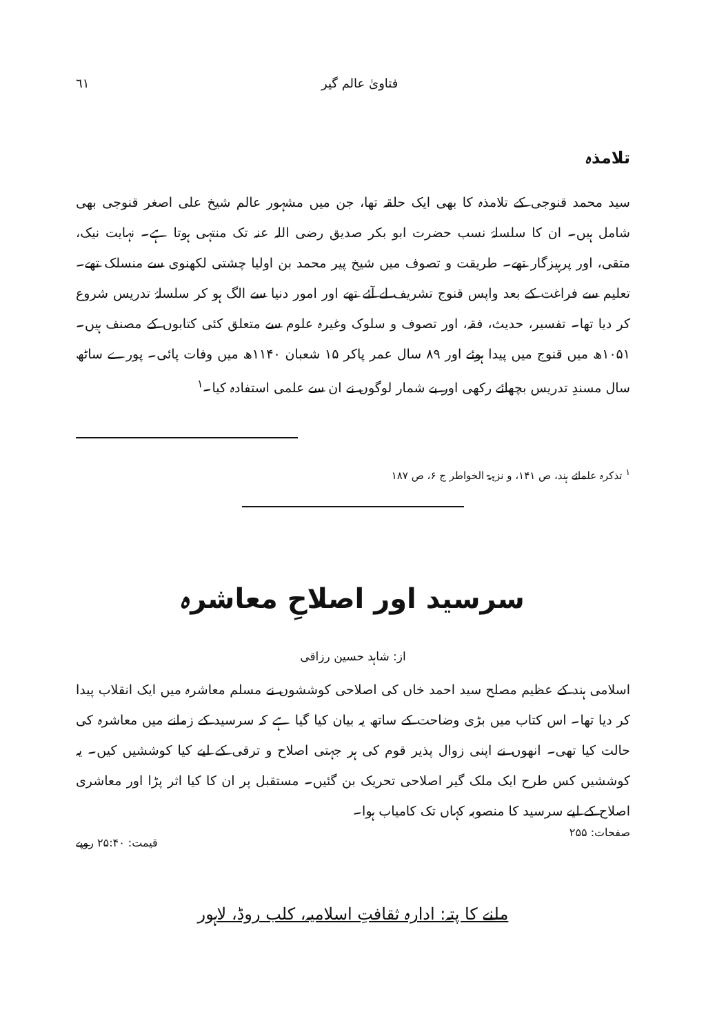٦١ فتاویٰ عالم گیر
تلامذہ
سید محمد قنوجی کے تلامذہ کا بھی ایک حلقہ تھا، جن میں مشہور عالم شیخ علی اصغر قنوجی بھی شامل ہیں۔ ان کا سلسلۂ نسب حضرت ابو بکر صدیق رضی اللہ عنہ تک منتہی ہوتا ہے۔ نہایت نیک، متقی، اور پرہیزگار تھے۔ طریقت و تصوف میں شیخ پیر محمد بن اولیا چشتی لکھنوی سے منسلک تھے۔ تعلیم سے فراغت کے بعد واپس قنوج تشریف لے آئے تھے اور امور دنیا سے الگ ہو کر سلسلۂ تدریس شروع کر دیا تھا۔ تفسیر، حدیث، فقہ، اور تصوف و سلوک وغیرہ علوم سے متعلق کئی کتابوں کے مصنف ہیں۔ ۱۰۵۱ھ میں قنوج میں پیدا ہوئے اور ۸۹ سال عمر پاکر ۱۵ شعبان ۱۱۴۰ھ میں وفات پائی۔ پورے ساٹھ سال مسندِ تدریس بچھائے رکھی اور بے شمار لوگوں نے ان سے علمی استفادہ کیا۔<sup>۱</sup>
<sup>۱</sup> تذکرہ علمائے ہند، ص ۱۴۱، و نزہۃ الخواطر ج ۶، ص ۱۸۷
سرسید اور اصلاحِ معاشرہ
از: شاہد حسین رزاقی
اسلامی ہند کے عظیم مصلح سید احمد خاں کی اصلاحی کوششوں نے مسلم معاشرہ میں ایک انقلاب پیدا کر دیا تھا۔ اس کتاب میں بڑی وضاحت کے ساتھ یہ بیان کیا گیا ہے کہ سرسید کے زمانے میں معاشرہ کی حالت کیا تھی۔ انھوں نے اپنی زوال پذیر قوم کی ہر جہتی اصلاح و ترقی کے لیے کیا کوششیں کیں۔ یہ کوششیں کس طرح ایک ملک گیر اصلاحی تحریک بن گئیں۔ مستقبل پر ان کا کیا اثر پڑا اور معاشری اصلاح کے لیے سرسید کا منصوبہ کہاں تک کامیاب ہوا۔
صفحات: ۲۵۵ قیمت: ۲۵:۴۰ روپے
ملنے کا پتہ: ادارہ ثقافتِ اسلامیہ، کلب روڈ، لاہور